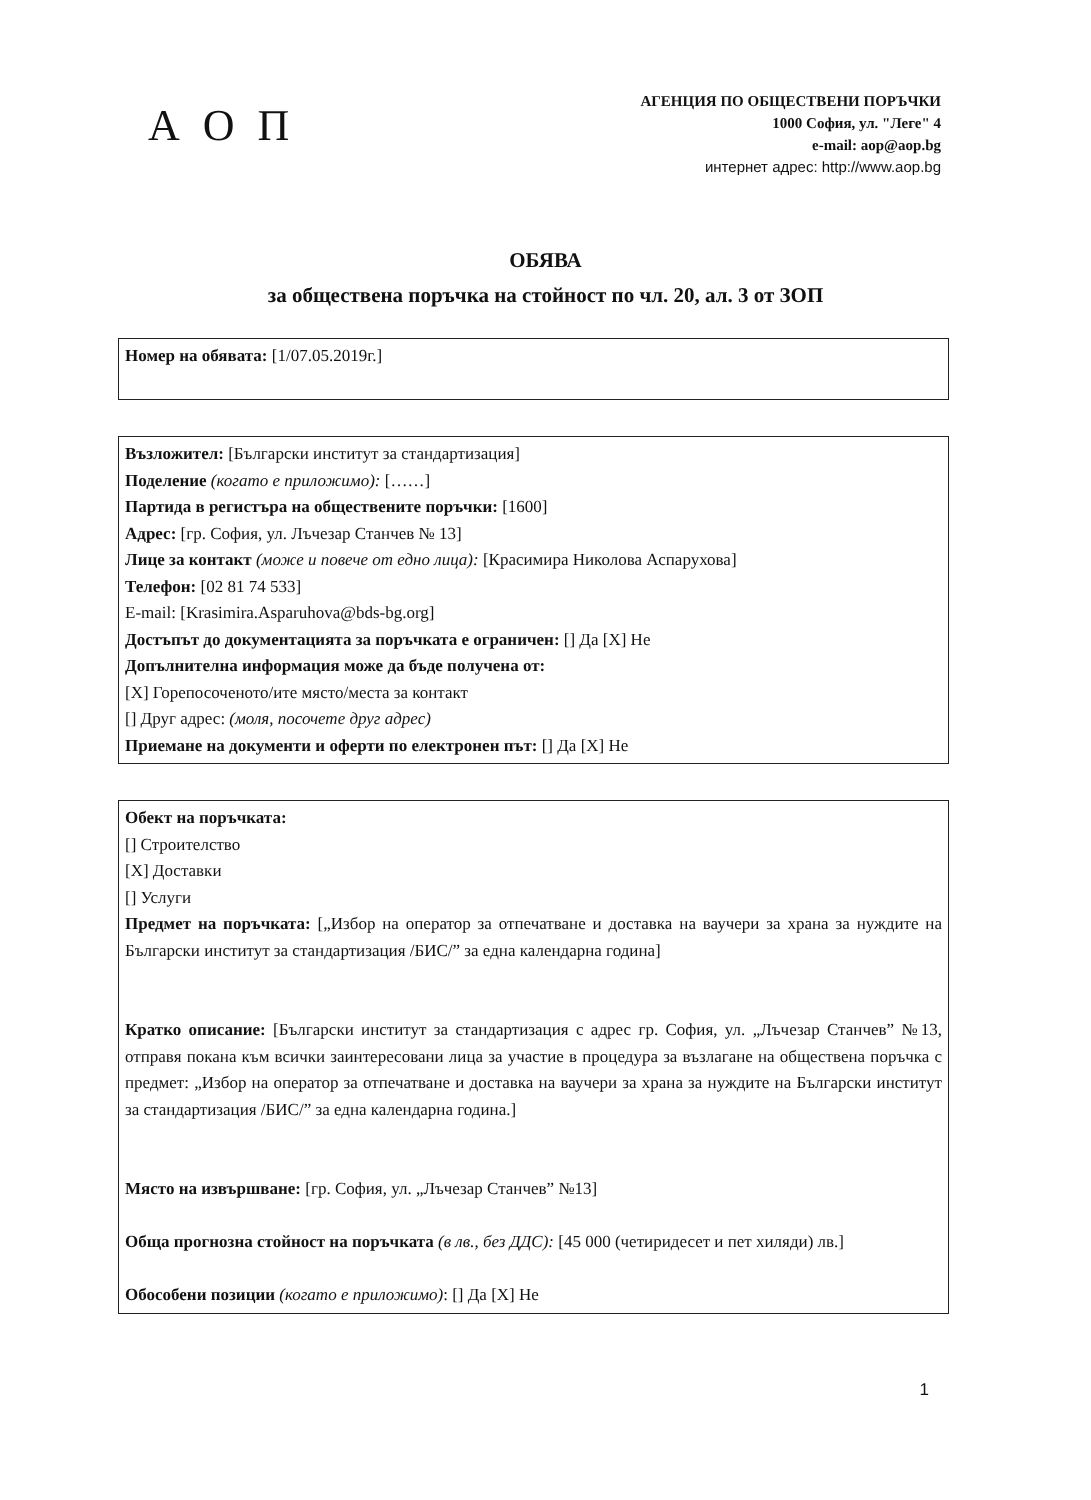А О П
АГЕНЦИЯ ПО ОБЩЕСТВЕНИ ПОРЪЧКИ
1000 София, ул. "Леге" 4
e-mail: aop@aop.bg
интернет адрес: http://www.aop.bg
ОБЯВА
за обществена поръчка на стойност по чл. 20, ал. 3 от ЗОП
Номер на обявата: [1/07.05.2019г.]
Възложител: [Български институт за стандартизация]
Поделение (когато е приложимо): [……]
Партида в регистъра на обществените поръчки: [1600]
Адрес: [гр. София, ул. Лъчезар Станчев № 13]
Лице за контакт (може и повече от едно лица): [Красимира Николова Аспарухова]
Телефон: [02 81 74 533]
E-mail: [Krasimira.Asparuhova@bds-bg.org]
Достъпът до документацията за поръчката е ограничен: [] Да [X] Не
Допълнителна информация може да бъде получена от:
[X] Горепосоченото/ите място/места за контакт
[] Друг адрес: (моля, посочете друг адрес)
Приемане на документи и оферти по електронен път: [] Да [X] Не
Обект на поръчката:
[] Строителство
[X] Доставки
[] Услуги
Предмет на поръчката: [„Избор на оператор за отпечатване и доставка на ваучери за храна за нуждите на Български институт за стандартизация /БИС/” за една календарна година]
Кратко описание: [Български институт за стандартизация с адрес гр. София, ул. „Лъчезар Станчев” №13, отправя покана към всички заинтересовани лица за участие в процедура за възлагане на обществена поръчка с предмет: „Избор на оператор за отпечатване и доставка на ваучери за храна за нуждите на Български институт за стандартизация /БИС/” за една календарна година.]
Място на извършване: [гр. София, ул. „Лъчезар Станчев” №13]
Обща прогнозна стойност на поръчката (в лв., без ДДС): [45 000 (четиридесет и пет хиляди) лв.]
Обособени позиции (когато е приложимо): [] Да [X] Не
1